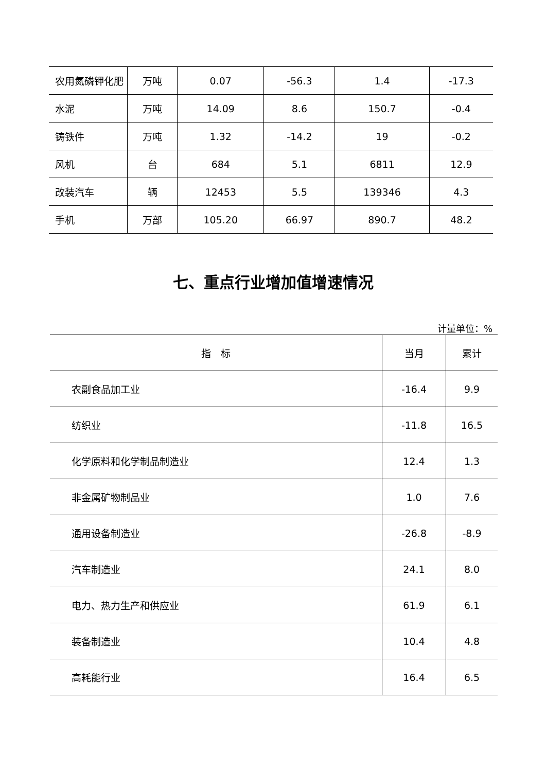| 农用氮磷钾化肥 | 万吨 | 0.07 | -56.3 | 1.4 | -17.3 |
| 水泥 | 万吨 | 14.09 | 8.6 | 150.7 | -0.4 |
| 铸铁件 | 万吨 | 1.32 | -14.2 | 19 | -0.2 |
| 风机 | 台 | 684 | 5.1 | 6811 | 12.9 |
| 改装汽车 | 辆 | 12453 | 5.5 | 139346 | 4.3 |
| 手机 | 万部 | 105.20 | 66.97 | 890.7 | 48.2 |
七、重点行业增加值增速情况
计量单位：%
| 指 标 | 当月 | 累计 |
| --- | --- | --- |
| 农副食品加工业 | -16.4 | 9.9 |
| 纺织业 | -11.8 | 16.5 |
| 化学原料和化学制品制造业 | 12.4 | 1.3 |
| 非金属矿物制品业 | 1.0 | 7.6 |
| 通用设备制造业 | -26.8 | -8.9 |
| 汽车制造业 | 24.1 | 8.0 |
| 电力、热力生产和供应业 | 61.9 | 6.1 |
| 装备制造业 | 10.4 | 4.8 |
| 高耗能行业 | 16.4 | 6.5 |